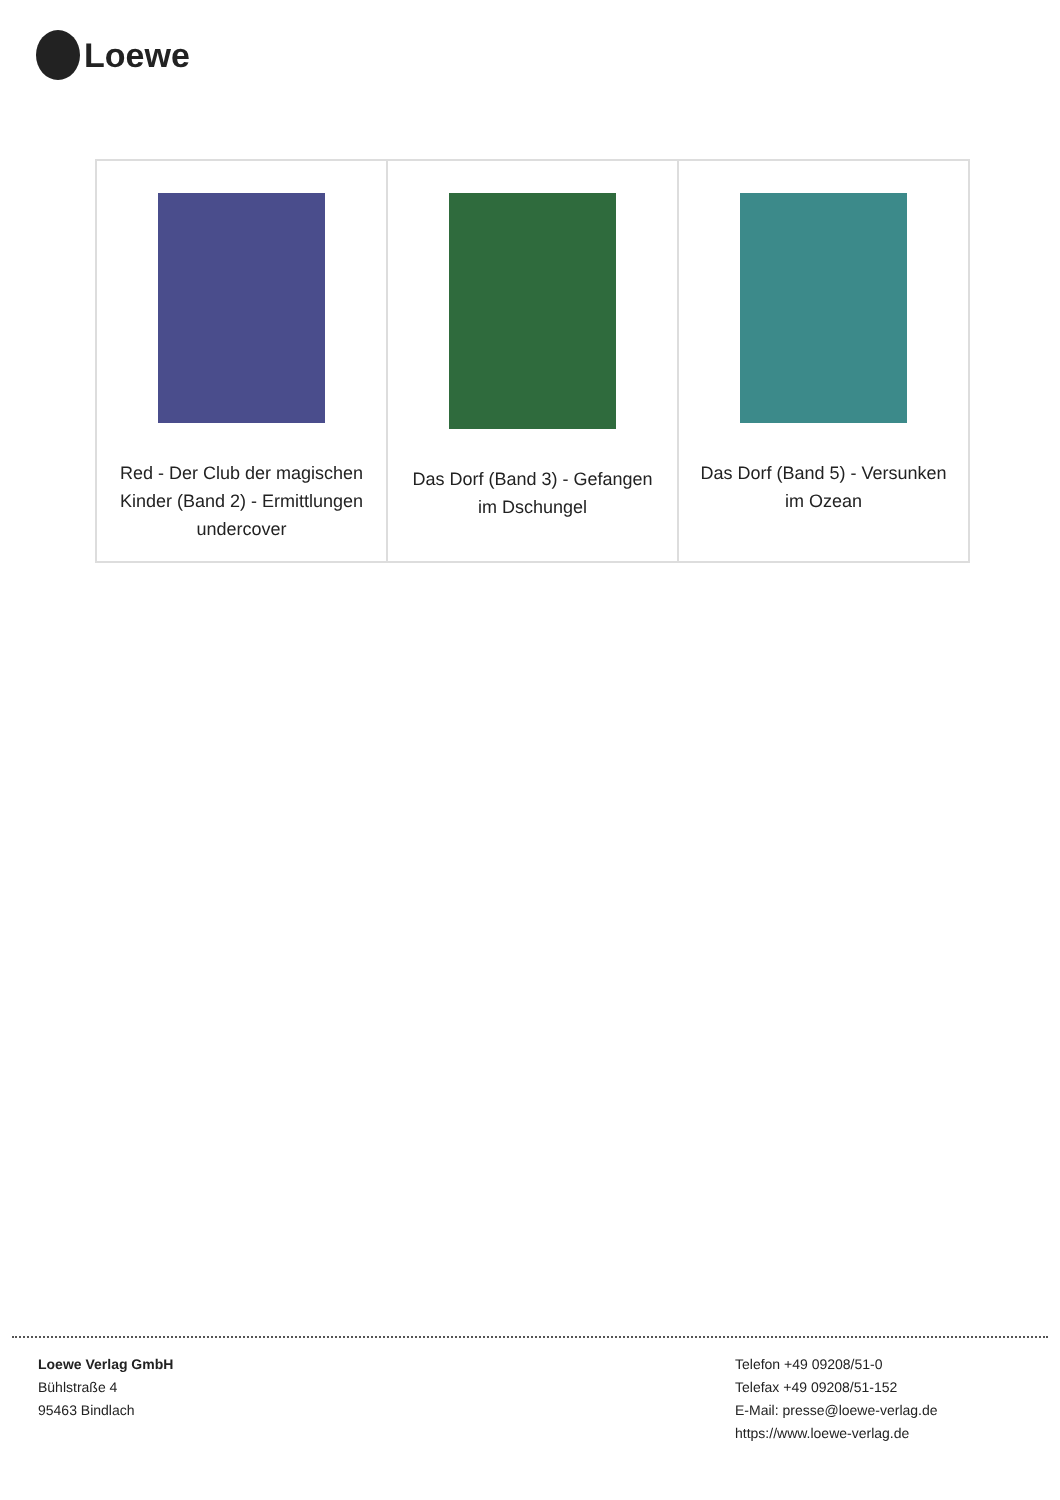Loewe
| Red - Der Club der magischen Kinder (Band 2) - Ermittlungen undercover | Das Dorf (Band 3) - Gefangen im Dschungel | Das Dorf (Band 5) - Versunken im Ozean |
Loewe Verlag GmbH
Bühlstraße 4
95463 Bindlach
Telefon +49 09208/51-0
Telefax +49 09208/51-152
E-Mail: presse@loewe-verlag.de
https://www.loewe-verlag.de